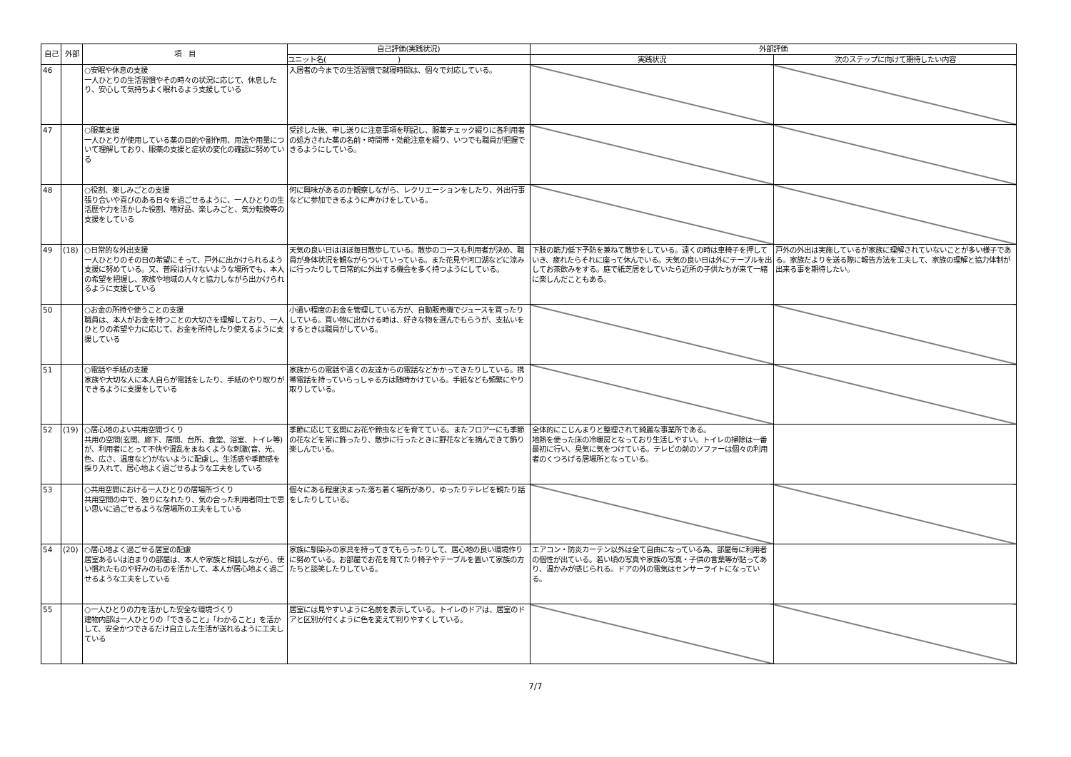| 自己 | 外部 | 項 目 | 自己評価(実践状況) | 外部評価 | |
| --- | --- | --- | --- | --- | --- |
| | | | ユニット名( ) | 実践状況 | 次のステップに向けて期待したい内容 |
| 46 | | ○安眠や休息の支援 一人ひとりの生活習慣やその時々の状況に応じて、休息したり、安心して気持ちよく眠れるよう支援している | 入居者の今までの生活習慣で就寝時間は、個々で対応している。 | | |
| 47 | | ○服薬支援 一人ひとりが使用している薬の目的や副作用、用法や用量について理解しており、服薬の支援と症状の変化の確認に努めている | 受診した後、申し送りに注意事項を明記し、服薬チェック綴りに各利用者の処方された薬の名前・時間帯・効能注意を綴り、いつでも職員が把握できるようにしている。 | | |
| 48 | | ○役割、楽しみごとの支援 張り合いや喜びのある日々を過ごせるように、一人ひとりの生活歴や力を活かした役割、嗜好品、楽しみごと、気分転換等の支援をしている | 何に興味があるのか観察しながら、レクリエーションをしたり、外出行事などに参加できるように声かけをしている。 | | |
| 49 | (18) | ○日常的な外出支援 一人ひとりのその日の希望にそって、戸外に出かけられるよう支援に努めている。又、普段は行けないような場所でも、本人の希望を把握し、家族や地域の人々と協力しながら出かけられるように支援している | 天気の良い日はほぼ毎日散歩している。散歩のコースも利用者が決め、職員が身体状況を観ながらついていっている。また花見や河口湖などに涼みに行ったりして日常的に外出する機会を多く持つようにしている。 | 下肢の筋力低下予防を兼ねて散歩をしている。遠くの時は車椅子を押していき、疲れたらそれに座って休んでいる。天気の良い日は外にテーブルを出してお茶飲みをする。庭で紙芝居をしていたら近所の子供たちが来て一緒に楽しんだこともある。 | 戸外の外出は実施しているが家族に理解されていないことが多い様子である。家族だよりを送る際に報告方法を工夫して、家族の理解と協力体制が出来る事を期待したい。 |
| 50 | | ○お金の所持や使うことの支援 職員は、本人がお金を持つことの大切さを理解しており、一人ひとりの希望や力に応じて、お金を所持したり使えるように支援している | 小遣い程度のお金を管理している方が、自動販売機でジュースを買ったりしている。買い物に出かける時は、好きな物を選んでもらうが、支払いをするときは職員がしている。 | | |
| 51 | | ○電話や手紙の支援 家族や大切な人に本人自らが電話をしたり、手紙のやり取りができるように支援をしている | 家族からの電話や遠くの友達からの電話などかかってきたりしている。携帯電話を持っていらっしゃる方は随時かけている。手紙なども頻繁にやり取りしている。 | | |
| 52 | (19) | ○居心地のよい共用空間づくり 共用の空間(玄関、廊下、居間、台所、食堂、浴室、トイレ等)が、利用者にとって不快や混乱をまねくような刺激(音、光、色、広さ、温度など)がないように配慮し、生活感や季節感を採り入れて、居心地よく過ごせるような工夫をしている | 季節に応じて玄関にお花や鈴虫などを育てている。またフロアーにも季節の花などを常に飾ったり、散歩に行ったときに野花などを摘んできて飾り楽しんでいる。 | 全体的にこじんまりと整理されて綺麗な事業所である。 地熱を使った床の冷暖房となっており生活しやすい。トイレの掃除は一番最初に行い、臭気に気をつけている。テレビの前のソファーは個々の利用者のくつろげる居場所となっている。 | |
| 53 | | ○共用空間における一人ひとりの居場所づくり 共用空間の中で、独りになれたり、気の合った利用者同士で思い思いに過ごせるような居場所の工夫をしている | 個々にある程度決まった落ち着く場所があり、ゆったりテレビを観たり話をしたりしている。 | | |
| 54 | (20) | ○居心地よく過ごせる居室の配慮 居室あるいは泊まりの部屋は、本人や家族と相談しながら、使い慣れたものや好みのものを活かして、本人が居心地よく過ごせるような工夫をしている | 家族に馴染みの家具を持ってきてもらったりして、居心地の良い環境作りに努めている。お部屋でお花を育てたり椅子やテーブルを置いて家族の方たちと談笑したりしている。 | エアコン・防炎カーテン以外は全て自由になっている為、部屋毎に利用者の個性が出ている。若い頃の写真や家族の写真・子供の言葉等が貼ってあり、温かみが感じられる。ドアの外の電気はセンサーライトになっている。 | |
| 55 | | ○一人ひとりの力を活かした安全な環境づくり 建物内部は一人ひとりの「できること」「わかること」を活かして、安全かつできるだけ自立した生活が送れるように工夫している | 居室には見やすいように名前を表示している。トイレのドアは、居室のドアと区別が付くように色を変えて判りやすくしている。 | | |
7/7